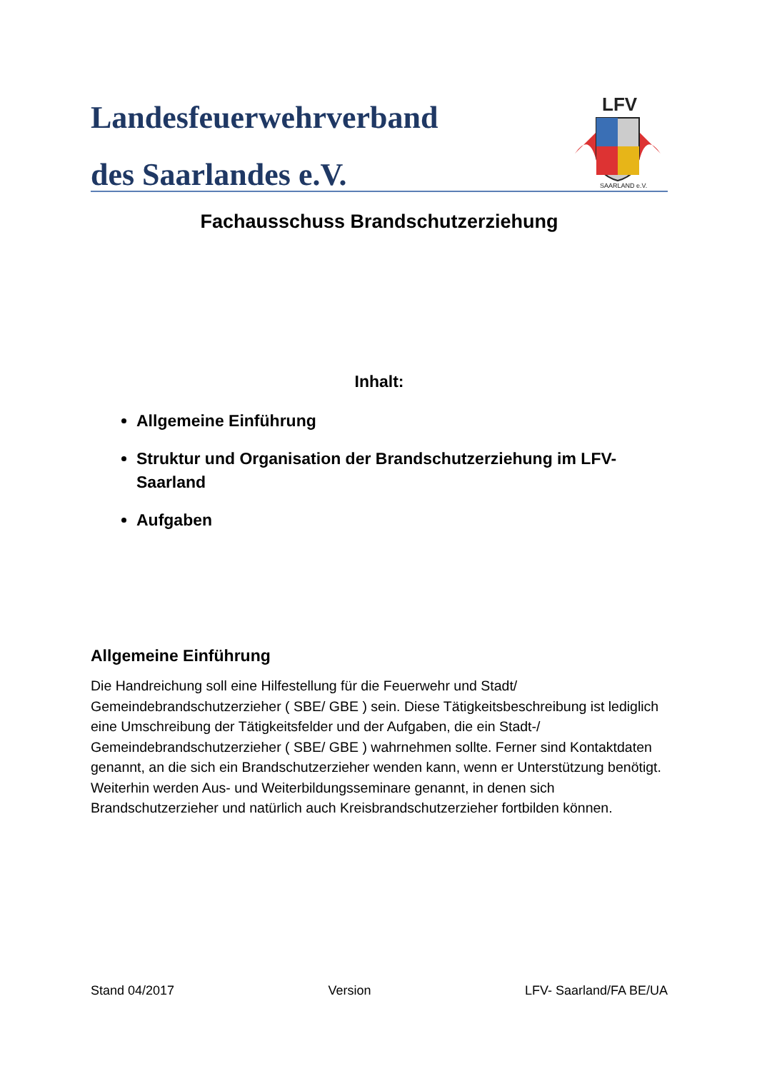Landesfeuerwehrverband
des Saarlandes e.V.
LFV
SAARLAND e.V.
Fachausschuss Brandschutzerziehung
Inhalt:
Allgemeine Einführung
Struktur und Organisation der Brandschutzerziehung im LFV-Saarland
Aufgaben
Allgemeine Einführung
Die Handreichung soll eine Hilfestellung für die Feuerwehr und Stadt/ Gemeindebrandschutzerzieher ( SBE/ GBE ) sein. Diese Tätigkeitsbeschreibung ist lediglich eine Umschreibung der Tätigkeitsfelder und der Aufgaben, die ein Stadt-/ Gemeindebrandschutzerzieher ( SBE/ GBE ) wahrnehmen sollte. Ferner sind Kontaktdaten genannt, an die sich ein Brandschutzerzieher wenden kann, wenn er Unterstützung benötigt. Weiterhin werden Aus- und Weiterbildungsseminare genannt, in denen sich Brandschutzerzieher und natürlich auch Kreisbrandschutzerzieher fortbilden können.
Stand 04/2017 Version LFV- Saarland/FA BE/UA